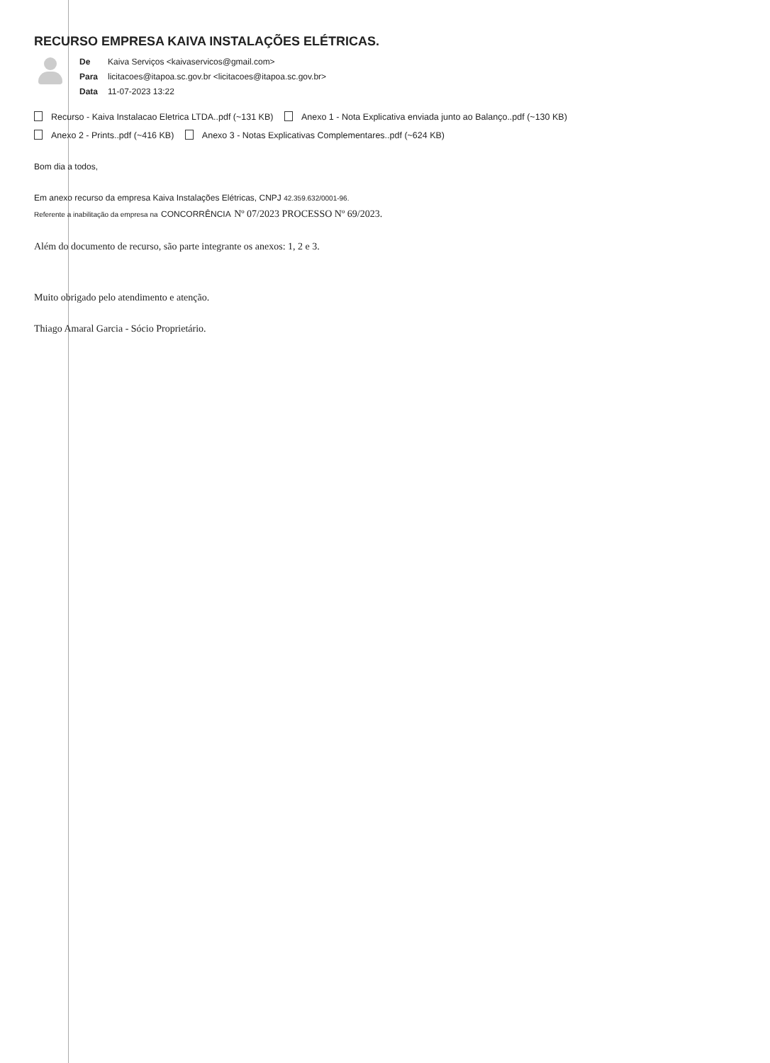RECURSO EMPRESA KAIVA INSTALAÇÕES ELÉTRICAS.
| De | Kaiva Serviços <kaivaservicos@gmail.com> |
| Para | licitacoes@itapoa.sc.gov.br <licitacoes@itapoa.sc.gov.br> |
| Data | 11-07-2023 13:22 |
Recurso - Kaiva Instalacao Eletrica LTDA..pdf (~131 KB) Anexo 1 - Nota Explicativa enviada junto ao Balanço..pdf (~130 KB)
Anexo 2 - Prints..pdf (~416 KB) Anexo 3 - Notas Explicativas Complementares..pdf (~624 KB)
Bom dia a todos,
Em anexo recurso da empresa Kaiva Instalações Elétricas, CNPJ 42.359.632/0001-96.
Referente a inabilitação da empresa na CONCORRÊNCIA Nº 07/2023 PROCESSO Nº 69/2023.
Além do documento de recurso, são parte integrante os anexos: 1, 2 e 3.
Muito obrigado pelo atendimento e atenção.
Thiago Amaral Garcia - Sócio Proprietário.